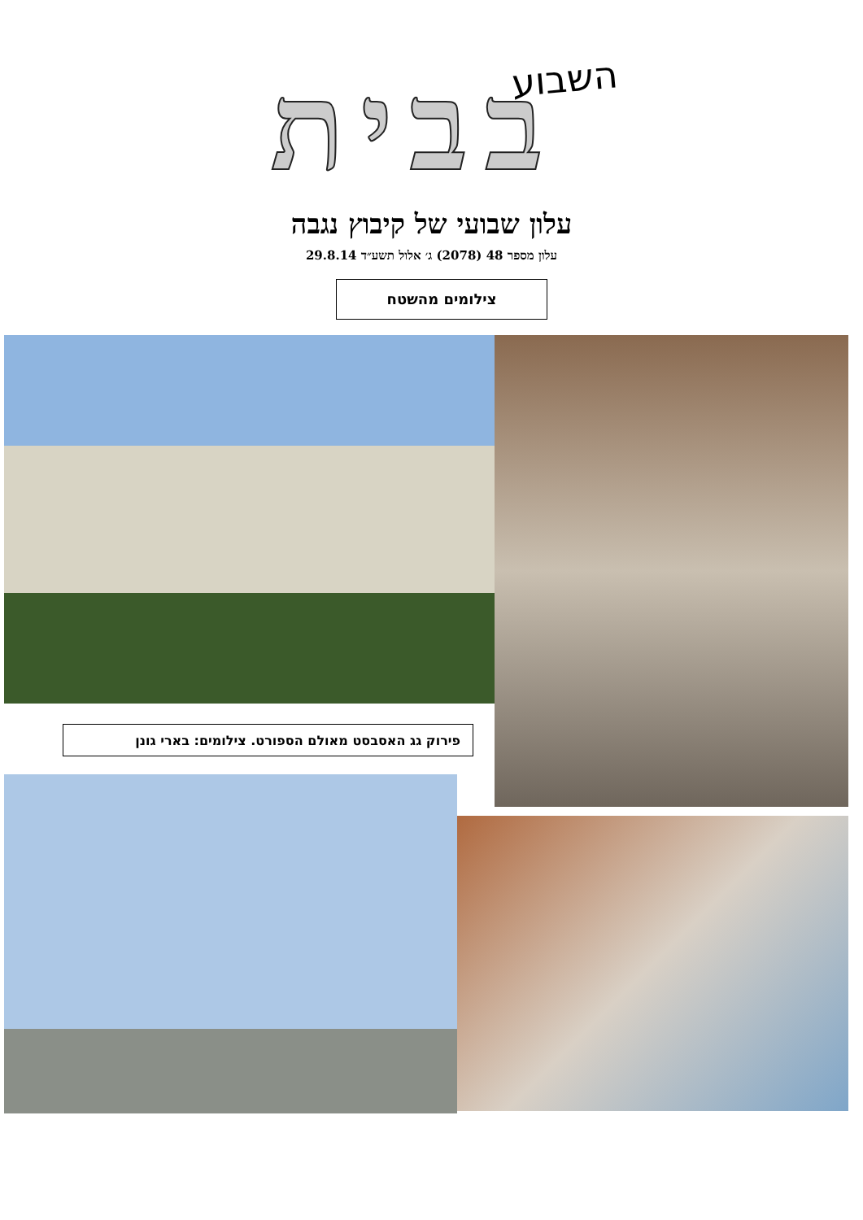השבוע
בבית
עלון שבועי של קיבוץ נגבה
עלון מספר 48 (2078) ג׳ אלול תשע״ד 29.8.14
צילומים מהשטח
פירוק גג האסבסט מאולם הספורט. צילומים: בארי גונן